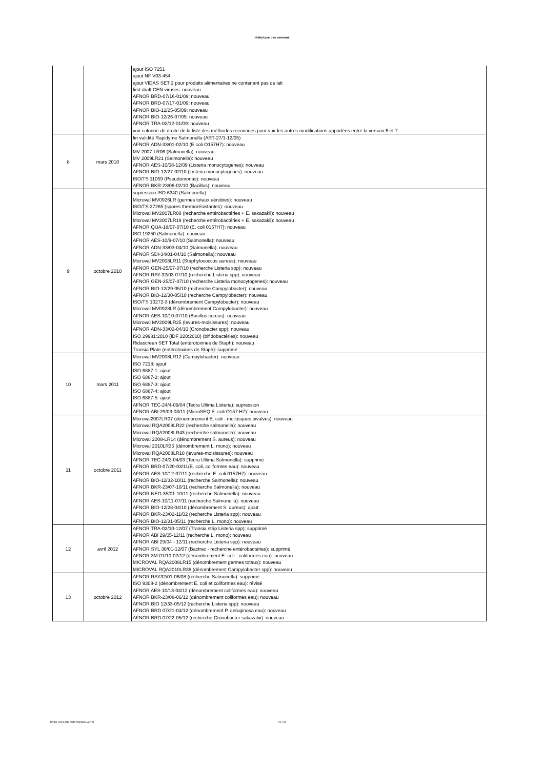Historique des versions
| | | ajout ISO 7251 ajout NF V03-454 ajout VIDAS SET 2 pour produits alimentaires ne contenant pas de lait first draft CEN viruses: nouveau AFNOR BRD-07/16-01/09: nouveau AFNOR BRD-07/17-01/09: nouveau AFNOR BIO-12/25-05/09: nouveau AFNOR BIO-12/26-07/09: nouveau AFNOR TRA-02/12-01/09: nouveau voir colonne de droite de la liste des méthodes reconnues pour voir les autres modifications apportées entre la version 6 et 7 |
| 8 | mars 2010 | fin validité Rapidyme Salmonella (ART-27/1-12/05) AFNOR ADN-33/01-02/10 (E.coli O157H7): nouveau MV 2007-LR06 (Salmonella): nouveau MV 2009LR21 (Salmonella): nouveau AFNOR AES-10/08-12/09 (Listeria monocytogenes): nouveau AFNOR BIO-12/27-02/10 (Listeria monocytogenes): nouveau ISO/TS 11059 (Pseudomonas): nouveau AFNOR BKR-23/06-02/10 (Bacillus): nouveau |
| 9 | octobre 2010 | supression ISO 6340 (Salmonella) Microval MV0926LR (germes totaux aérobies): nouveau ISO/TS 27265 (spores thermorésistantes): nouveau Microval MV2007LR08 (recherche entérobactéries + E. sakazakii): nouveau Microval MV2007LR19 (recherche entérobactéries + E. sakazakii): nouveau AFNOR QUA-18/07-07/10 (E. coli 0157H7): nouveau ISO 19250 (Salmonella): nouveau AFNOR AES-10/9-07/10 (Salmonella): nouveau AFNOR ADN-33/03-04/10 (Salmonella): nouveau AFNOR SDI-34/01-04/10 (Salmonella): nouveau Microval MV2008LR11 (Staphylococcus aureus): nouveau AFNOR GEN-25/07-07/10 (recherche Listeria spp): nouveau AFNOR RAY-32/03-07/10 (recherche Listeria spp): nouveau AFNOR GEN-25/07-07/10 (recherche Listeria monocytogenes): nouveau AFNOR BIO-12/29-05/10 (recherche Campylobacter): nouveau AFNOR BIO-12/30-05/10 (recherche Campylobacter): nouveau ISO/TS 10272-3 (dénombrement Campylobacter): nouveau Microval MV0928LR (dénombrement Campylobacter): nouveau AFNOR AES-10/10-07/10 (Bacillus cereus): nouveau Microval MV2009LR25 (levures-moisissures): nouveau AFNOR ADN-33/02-04/10 (Cronobacter spp): nouveau ISO 29981:2010 (IDF 220:2010) (bifidobactéries): nouveau Ridascreen SET Total (entérotoxines de Staph): nouveau Transia Plate (entérotoxines de Staph): supprimé |
| 10 | mars 2011 | Microval MV2008LR12 (Campylobacter): nouveau ISO 7218: ajout ISO 6887-1: ajout ISO 6887-2: ajout ISO 6887-3: ajout ISO 6887-4: ajout ISO 6887-5: ajout AFNOR TEC-24/4-09/04 (Tecra Ultima Listeria): supression AFNOR ABI-29/03-03/11 (MicroSEQ E. coli O157:H7): nouveau |
| 11 | octobre 2011 | Microval2007LR07 (dénombrement E. coli - mollusques bivalves): nouveau Microval RQA2008LR22 (recherche salmonella): nouveau Microval RQA2008LR43 (recherche salmonella): nouveau Microval 2008-LR14 (dénombrement S. aureus): nouveau Microval 2010LR35 (dénombrement L. mono): nouveau Microval RQA2008LR10 (levures-moisissures): nouveau AFNOR TEC-24/2-04/03 (Tecra Ultima Salmonella): supprimé AFNOR BRD-07/20-03/11(E. coli, coliformes eau): nouveau AFNOR AES-10/12-07/11 (recherche E. coli 0157H7): nouveau AFNOR BIO-12/32-10/11 (recherche Salmonella): nouveau AFNOR BKR-23/07-10/11 (recherche Salmonella): nouveau AFNOR NEO-35/01-10/11 (recherche Salmonella): nouveau AFNOR AES-10/11-07/11 (recherche Salmonella): nouveau AFNOR BIO-12/28-04/10 (dénombrement S. aureus): ajout AFNOR BKR-23/02-11/02 (recherche Listeria spp): nouveau AFNOR BIO-12/31-05/11 (recherche L. mono): nouveau |
| 12 | avril 2012 | AFNOR TRA-02/10-12/07 (Transia strip Listeria spp): supprimé AFNOR ABI 29/05-12/11 (recherche L. mono): nouveau AFNOR ABI 29/04 - 12/11 (recherche Listeria spp): nouveau AFNOR SYL 30/01-12/07 (Bactrac - recherche entérobactéries): supprimé AFNOR 3M-01/10-02/12 (dénombrement E. coli - coliformes eau): nouveau MICROVAL RQA2008LR15 (dénombrement germes totaux): nouveau MICROVAL RQA2010LR38 (dénombrement Campylobacter spp): nouveau |
| 13 | octobre 2012 | AFNOR RAY32/01-06/08 (recherche Salmonella): supprimé ISO 9308-2 (dénombrement E. coli et coliformes eau): révisé AFNOR AES-10/13-04/12 (dénombrement coliformes eau): nouveau AFNOR BKR-23/08-06/12 (dénombrement coliformes eau): nouveau AFNOR BIO 12/33-05/12 (recherche Listeria spp): nouveau AFNOR BRD 07/21-04/12 (dénombrement P. aeruginosa eau): nouveau AFNOR BRD 07/22-05/12 (recherche Cronobacter sakazakii): nouveau |
février 2024 liste meth microbio-v37 -fr 21 / 26